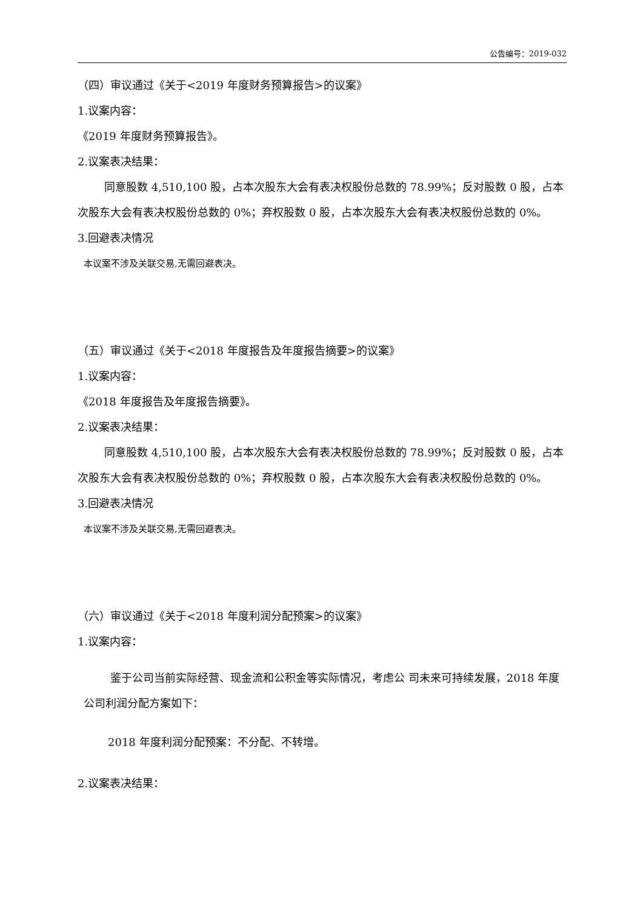公告编号：2019-032
（四）审议通过《关于<2019 年度财务预算报告>的议案》
1.议案内容：
《2019 年度财务预算报告》。
2.议案表决结果：
同意股数 4,510,100 股，占本次股东大会有表决权股份总数的 78.99%；反对股数 0 股，占本次股东大会有表决权股份总数的 0%；弃权股数 0 股，占本次股东大会有表决权股份总数的 0%。
3.回避表决情况
本议案不涉及关联交易,无需回避表决。
（五）审议通过《关于<2018 年度报告及年度报告摘要>的议案》
1.议案内容：
《2018 年度报告及年度报告摘要》。
2.议案表决结果：
同意股数 4,510,100 股，占本次股东大会有表决权股份总数的 78.99%；反对股数 0 股，占本次股东大会有表决权股份总数的 0%；弃权股数 0 股，占本次股东大会有表决权股份总数的 0%。
3.回避表决情况
本议案不涉及关联交易,无需回避表决。
（六）审议通过《关于<2018 年度利润分配预案>的议案》
1.议案内容：
鉴于公司当前实际经营、现金流和公积金等实际情况，考虑公 司未来可持续发展，2018 年度公司利润分配方案如下：
2018 年度利润分配预案：不分配、不转增。
2.议案表决结果：